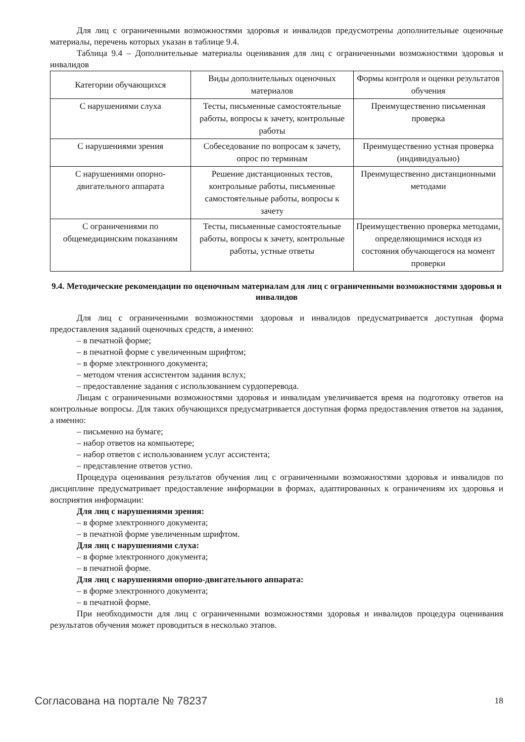Для лиц с ограниченными возможностями здоровья и инвалидов предусмотрены дополнительные оценочные материалы, перечень которых указан в таблице 9.4.
Таблица 9.4 – Дополнительные материалы оценивания для лиц с ограниченными возможностями здоровья и инвалидов
| Категории обучающихся | Виды дополнительных оценочных материалов | Формы контроля и оценки результатов обучения |
| С нарушениями слуха | Тесты, письменные самостоятельные работы, вопросы к зачету, контрольные работы | Преимущественно письменная проверка |
| С нарушениями зрения | Собеседование по вопросам к зачету, опрос по терминам | Преимущественно устная проверка (индивидуально) |
| С нарушениями опорно-двигательного аппарата | Решение дистанционных тестов, контрольные работы, письменные самостоятельные работы, вопросы к зачету | Преимущественно дистанционными методами |
| С ограничениями по общемедицинским показаниям | Тесты, письменные самостоятельные работы, вопросы к зачету, контрольные работы, устные ответы | Преимущественно проверка методами, определяющимися исходя из состояния обучающегося на момент проверки |
9.4. Методические рекомендации по оценочным материалам для лиц с ограниченными возможностями здоровья и инвалидов
Для лиц с ограниченными возможностями здоровья и инвалидов предусматривается доступная форма предоставления заданий оценочных средств, а именно:
– в печатной форме;
– в печатной форме с увеличенным шрифтом;
– в форме электронного документа;
– методом чтения ассистентом задания вслух;
– предоставление задания с использованием сурдоперевода.
Лицам с ограниченными возможностями здоровья и инвалидам увеличивается время на подготовку ответов на контрольные вопросы. Для таких обучающихся предусматривается доступная форма предоставления ответов на задания, а именно:
– письменно на бумаге;
– набор ответов на компьютере;
– набор ответов с использованием услуг ассистента;
– представление ответов устно.
Процедура оценивания результатов обучения лиц с ограниченными возможностями здоровья и инвалидов по дисциплине предусматривает предоставление информации в формах, адаптированных к ограничениям их здоровья и восприятия информации:
Для лиц с нарушениями зрения:
– в форме электронного документа;
– в печатной форме увеличенным шрифтом.
Для лиц с нарушениями слуха:
– в форме электронного документа;
– в печатной форме.
Для лиц с нарушениями опорно-двигательного аппарата:
– в форме электронного документа;
– в печатной форме.
При необходимости для лиц с ограниченными возможностями здоровья и инвалидов процедура оценивания результатов обучения может проводиться в несколько этапов.
Согласована на портале № 78237 18